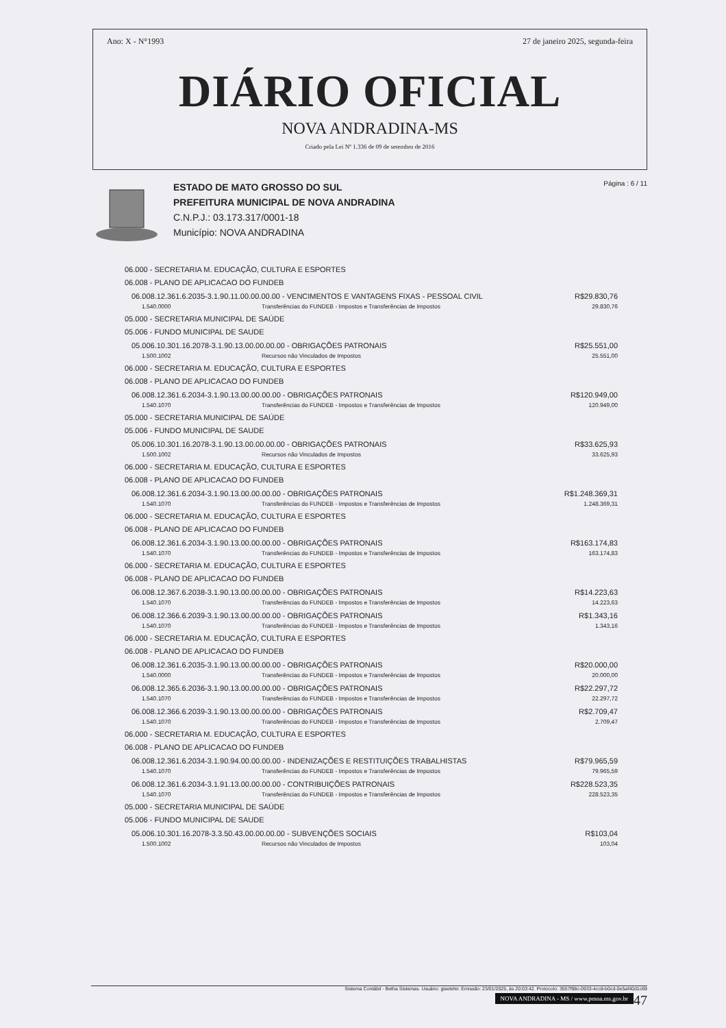Ano: X - N°1993 27 de janeiro 2025, segunda-feira
DIÁRIO OFICIAL
NOVA ANDRADINA-MS
Criado pela Lei Nº 1.336 de 09 de setembro de 2016
ESTADO DE MATO GROSSO DO SUL
PREFEITURA MUNICIPAL DE NOVA ANDRADINA
C.N.P.J.: 03.173.317/0001-18
Município: NOVA ANDRADINA
Página : 6 / 11
06.000 - SECRETARIA M. EDUCAÇÃO, CULTURA E ESPORTES
06.008 - PLANO DE APLICACAO DO FUNDEB
06.008.12.361.6.2035-3.1.90.11.00.00.00.00 - VENCIMENTOS E VANTAGENS FIXAS - PESSOAL CIVIL R$29.830,76
1.540.0000 Transferências do FUNDEB - Impostos e Transferências de Impostos 29.830,76
05.000 - SECRETARIA MUNICIPAL DE SAÚDE
05.006 - FUNDO MUNICIPAL DE SAUDE
05.006.10.301.16.2078-3.1.90.13.00.00.00.00 - OBRIGAÇÕES PATRONAIS R$25.551,00
1.500.1002 Recursos não Vinculados de Impostos 25.551,00
06.000 - SECRETARIA M. EDUCAÇÃO, CULTURA E ESPORTES
06.008 - PLANO DE APLICACAO DO FUNDEB
06.008.12.361.6.2034-3.1.90.13.00.00.00.00 - OBRIGAÇÕES PATRONAIS R$120.949,00
1.540.1070 Transferências do FUNDEB - Impostos e Transferências de Impostos 120.949,00
05.000 - SECRETARIA MUNICIPAL DE SAÚDE
05.006 - FUNDO MUNICIPAL DE SAUDE
05.006.10.301.16.2078-3.1.90.13.00.00.00.00 - OBRIGAÇÕES PATRONAIS R$33.625,93
1.500.1002 Recursos não Vinculados de Impostos 33.625,93
06.000 - SECRETARIA M. EDUCAÇÃO, CULTURA E ESPORTES
06.008 - PLANO DE APLICACAO DO FUNDEB
06.008.12.361.6.2034-3.1.90.13.00.00.00.00 - OBRIGAÇÕES PATRONAIS R$1.248.369,31
1.540.1070 Transferências do FUNDEB - Impostos e Transferências de Impostos 1.248.369,31
06.000 - SECRETARIA M. EDUCAÇÃO, CULTURA E ESPORTES
06.008 - PLANO DE APLICACAO DO FUNDEB
06.008.12.361.6.2034-3.1.90.13.00.00.00.00 - OBRIGAÇÕES PATRONAIS R$163.174,83
1.540.1070 Transferências do FUNDEB - Impostos e Transferências de Impostos 163.174,83
06.000 - SECRETARIA M. EDUCAÇÃO, CULTURA E ESPORTES
06.008 - PLANO DE APLICACAO DO FUNDEB
06.008.12.367.6.2038-3.1.90.13.00.00.00.00 - OBRIGAÇÕES PATRONAIS R$14.223,63
1.540.1070 Transferências do FUNDEB - Impostos e Transferências de Impostos 14.223,63
06.008.12.366.6.2039-3.1.90.13.00.00.00.00 - OBRIGAÇÕES PATRONAIS R$1.343,16
1.540.1070 Transferências do FUNDEB - Impostos e Transferências de Impostos 1.343,16
06.000 - SECRETARIA M. EDUCAÇÃO, CULTURA E ESPORTES
06.008 - PLANO DE APLICACAO DO FUNDEB
06.008.12.361.6.2035-3.1.90.13.00.00.00.00 - OBRIGAÇÕES PATRONAIS R$20.000,00
1.540.0000 Transferências do FUNDEB - Impostos e Transferências de Impostos 20.000,00
06.008.12.365.6.2036-3.1.90.13.00.00.00.00 - OBRIGAÇÕES PATRONAIS R$22.297,72
1.540.1070 Transferências do FUNDEB - Impostos e Transferências de Impostos 22.297,72
06.008.12.366.6.2039-3.1.90.13.00.00.00.00 - OBRIGAÇÕES PATRONAIS R$2.709,47
1.540.1070 Transferências do FUNDEB - Impostos e Transferências de Impostos 2.709,47
06.000 - SECRETARIA M. EDUCAÇÃO, CULTURA E ESPORTES
06.008 - PLANO DE APLICACAO DO FUNDEB
06.008.12.361.6.2034-3.1.90.94.00.00.00.00 - INDENIZAÇÕES E RESTITUIÇÕES TRABALHISTAS R$79.965,59
1.540.1070 Transferências do FUNDEB - Impostos e Transferências de Impostos 79.965,59
06.008.12.361.6.2034-3.1.91.13.00.00.00.00 - CONTRIBUIÇÕES PATRONAIS R$228.523,35
1.540.1070 Transferências do FUNDEB - Impostos e Transferências de Impostos 228.523,35
05.000 - SECRETARIA MUNICIPAL DE SAÚDE
05.006 - FUNDO MUNICIPAL DE SAUDE
05.006.10.301.16.2078-3.3.50.43.00.00.00.00 - SUBVENÇÕES SOCIAIS R$103,04
1.500.1002 Recursos não Vinculados de Impostos 103,04
Sistema Contábil - Betha Sistemas. Usuário: giselefer. Emissão: 23/01/2025, às 20:03:42. Protocolo: 3557f98c-0933-4cc8-b0cd-0e5af40d1c69
NOVA ANDRADINA - MS / www.pmna.ms.gov.br 47